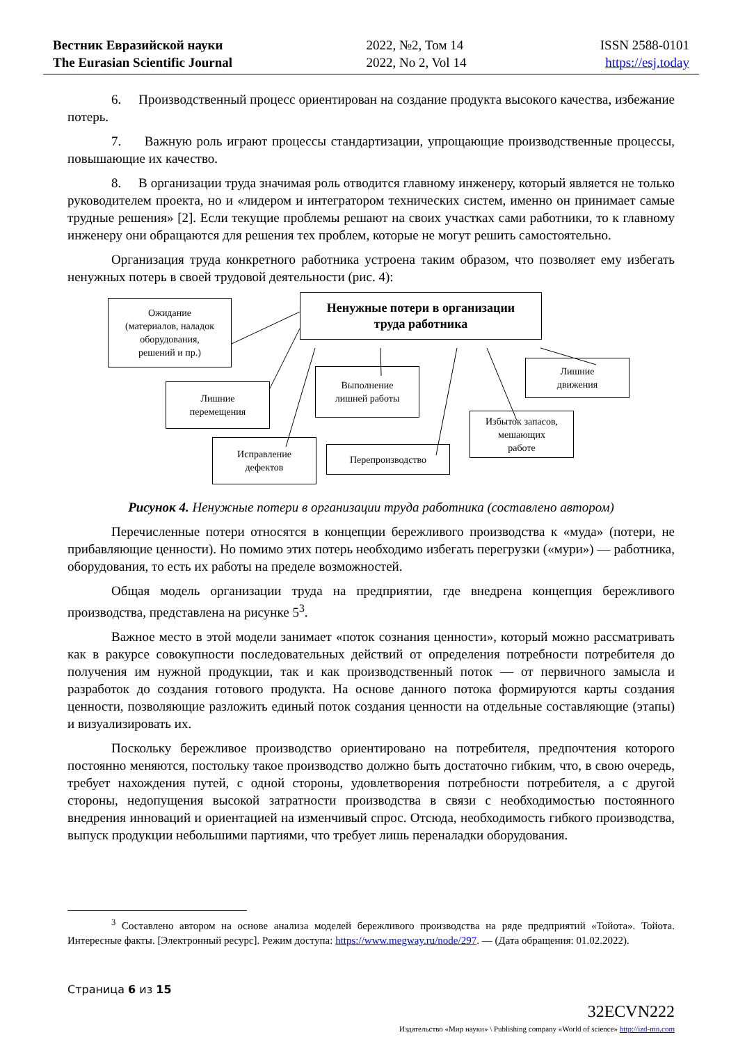Вестник Евразийской науки
The Eurasian Scientific Journal
2022, №2, Том 14
2022, No 2, Vol 14
ISSN 2588-0101
https://esj.today
6. Производственный процесс ориентирован на создание продукта высокого качества, избежание потерь.
7. Важную роль играют процессы стандартизации, упрощающие производственные процессы, повышающие их качество.
8. В организации труда значимая роль отводится главному инженеру, который является не только руководителем проекта, но и «лидером и интегратором технических систем, именно он принимает самые трудные решения» [2]. Если текущие проблемы решают на своих участках сами работники, то к главному инженеру они обращаются для решения тех проблем, которые не могут решить самостоятельно.
Организация труда конкретного работника устроена таким образом, что позволяет ему избегать ненужных потерь в своей трудовой деятельности (рис. 4):
Ненужные потери в организации
труда работника
Ожидание
(материалов, наладок
оборудования,
решений и пр.)
Лишние
перемещения
Выполнение
лишней работы
Лишние
движения
Исправление
дефектов
Перепроизводство
Избыток запасов,
мешающих
работе
Рисунок 4. Ненужные потери в организации труда работника (составлено автором)
Перечисленные потери относятся в концепции бережливого производства к «муда» (потери, не прибавляющие ценности). Но помимо этих потерь необходимо избегать перегрузки («мури») — работника, оборудования, то есть их работы на пределе возможностей.
Общая модель организации труда на предприятии, где внедрена концепция бережливого производства, представлена на рисунке 5<sup>3</sup>.
Важное место в этой модели занимает «поток сознания ценности», который можно рассматривать как в ракурсе совокупности последовательных действий от определения потребности потребителя до получения им нужной продукции, так и как производственный поток — от первичного замысла и разработок до создания готового продукта. На основе данного потока формируются карты создания ценности, позволяющие разложить единый поток создания ценности на отдельные составляющие (этапы) и визуализировать их.
Поскольку бережливое производство ориентировано на потребителя, предпочтения которого постоянно меняются, постольку такое производство должно быть достаточно гибким, что, в свою очередь, требует нахождения путей, с одной стороны, удовлетворения потребности потребителя, а с другой стороны, недопущения высокой затратности производства в связи с необходимостью постоянного внедрения инноваций и ориентацией на изменчивый спрос. Отсюда, необходимость гибкого производства, выпуск продукции небольшими партиями, что требует лишь переналадки оборудования.
<sup>3</sup> Составлено автором на основе анализа моделей бережливого производства на ряде предприятий «Тойота». Тойота. Интересные факты. [Электронный ресурс]. Режим доступа: https://www.megway.ru/node/297. — (Дата обращения: 01.02.2022).
Страница 6 из 15
32ECVN222
Издательство «Мир науки» \ Publishing company «World of science» http://izd-mn.com